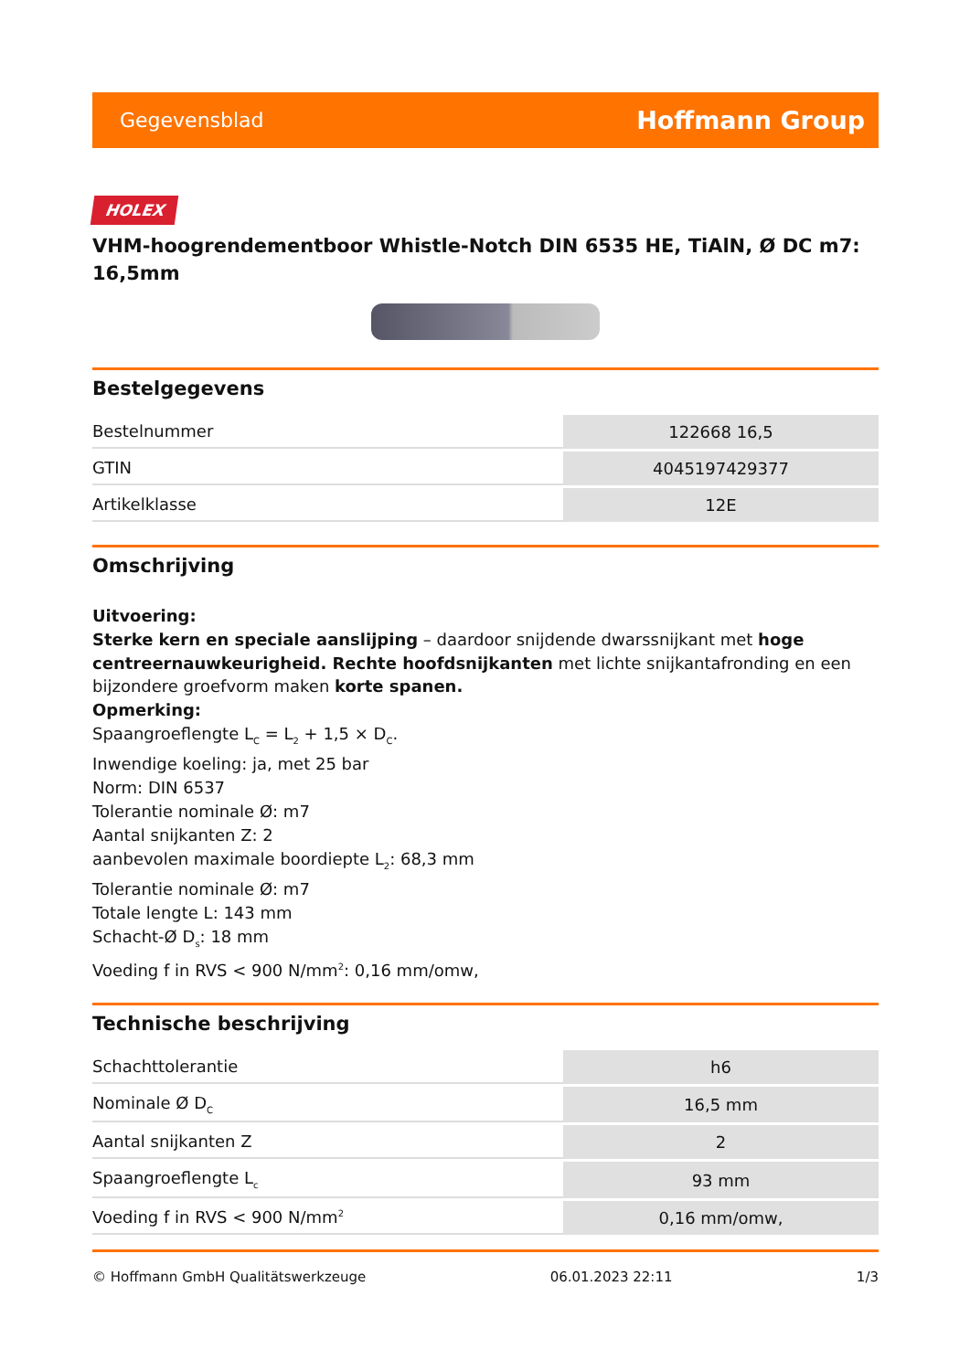Gegevensblad Hoffmann Group
HOLEX
VHM-hoogrendementboor Whistle-Notch DIN 6535 HE, TiAlN, Ø DC m7: 16,5mm
Bestelgegevens
| Bestelnummer | 122668 16,5 |
| GTIN | 4045197429377 |
| Artikelklasse | 12E |
Omschrijving
Uitvoering:
Sterke kern en speciale aanslijping – daardoor snijdende dwarssnijkant met hoge centreernauwkeurigheid. Rechte hoofdsnijkanten met lichte snijkantafronding en een bijzondere groefvorm maken korte spanen.
Opmerking:
Spaangroeflengte L<sub>C</sub> = L<sub>2</sub> + 1,5 × D<sub>C</sub>.
Inwendige koeling: ja, met 25 bar
Norm: DIN 6537
Tolerantie nominale Ø: m7
Aantal snijkanten Z: 2
aanbevolen maximale boordiepte L<sub>2</sub>: 68,3 mm
Tolerantie nominale Ø: m7
Totale lengte L: 143 mm
Schacht-Ø D<sub>s</sub>: 18 mm
Voeding f in RVS < 900 N/mm<sup>2</sup>: 0,16 mm/omw,
Technische beschrijving
| Schachttolerantie | h6 |
| Nominale Ø D<sub>C</sub> | 16,5 mm |
| Aantal snijkanten Z | 2 |
| Spaangroeflengte L<sub>c</sub> | 93 mm |
| Voeding f in RVS < 900 N/mm<sup>2</sup> | 0,16 mm/omw, |
© Hoffmann GmbH Qualitätswerkzeuge 06.01.2023 22:11 1/3